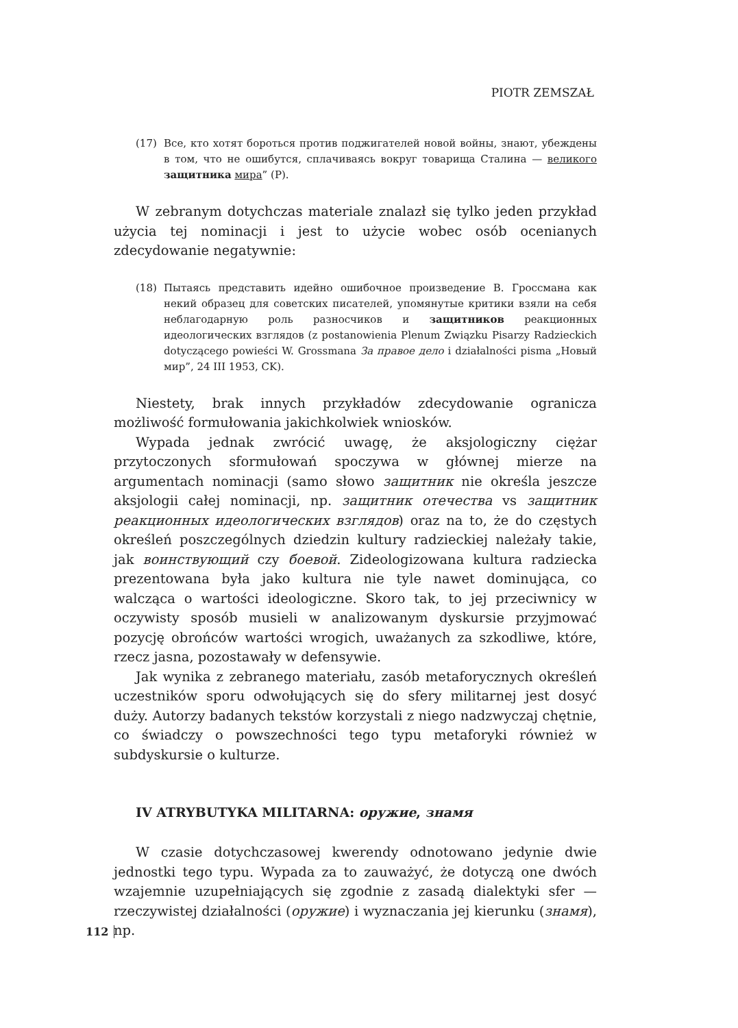PIOTR ZEMSZAŁ
(17) Все, кто хотят бороться против поджигателей новой войны, знают, убеждены в том, что не ошибутся, сплачиваясь вокруг товарища Сталина — великого защитника мира” (P).
W zebranym dotychczas materiale znalazł się tylko jeden przykład użycia tej nominacji i jest to użycie wobec osób ocenianych zdecydowanie negatywnie:
(18) Пытаясь представить идейно ошибочное произведение В. Гроссмана как некий образец для советских писателей, упомянутые критики взяли на себя неблагодарную роль разносчиков и защитников реакционных идеологических взглядов (z postanowienia Plenum Związku Pisarzy Radzieckich dotyczącego powieści W. Grossmana За правое дело i działalności pisma „Новый мир”, 24 III 1953, CK).
Niestety, brak innych przykładów zdecydowanie ogranicza możliwość formułowania jakichkolwiek wniosków.
Wypada jednak zwrócić uwagę, że aksjologiczny ciężar przytoczonych sformułowań spoczywa w głównej mierze na argumentach nominacji (samo słowo защитник nie określa jeszcze aksjologii całej nominacji, np. защитник отечества vs защитник реакционных идеологических взглядов) oraz na to, że do częstych określeń poszczególnych dziedzin kultury radzieckiej należały takie, jak воинствующий czy боевой. Zideologizowana kultura radziecka prezentowana była jako kultura nie tyle nawet dominująca, co walcząca o wartości ideologiczne. Skoro tak, to jej przeciwnicy w oczywisty sposób musieli w analizowanym dyskursie przyjmować pozycję obrońców wartości wrogich, uważanych za szkodliwe, które, rzecz jasna, pozostawały w defensywie.
Jak wynika z zebranego materiału, zasób metaforycznych określeń uczestników sporu odwołujących się do sfery militarnej jest dosyć duży. Autorzy badanych tekstów korzystali z niego nadzwyczaj chętnie, co świadczy o powszechności tego typu metaforyki również w subdyskursie o kulturze.
IV ATRYBUTYKA MILITARNA: оружие, знамя
W czasie dotychczasowej kwerendy odnotowano jedynie dwie jednostki tego typu. Wypada za to zauważyć, że dotyczą one dwóch wzajemnie uzupełniających się zgodnie z zasadą dialektyki sfer — rzeczywistej działalności (оружие) i wyznaczania jej kierunku (знамя), np.
112